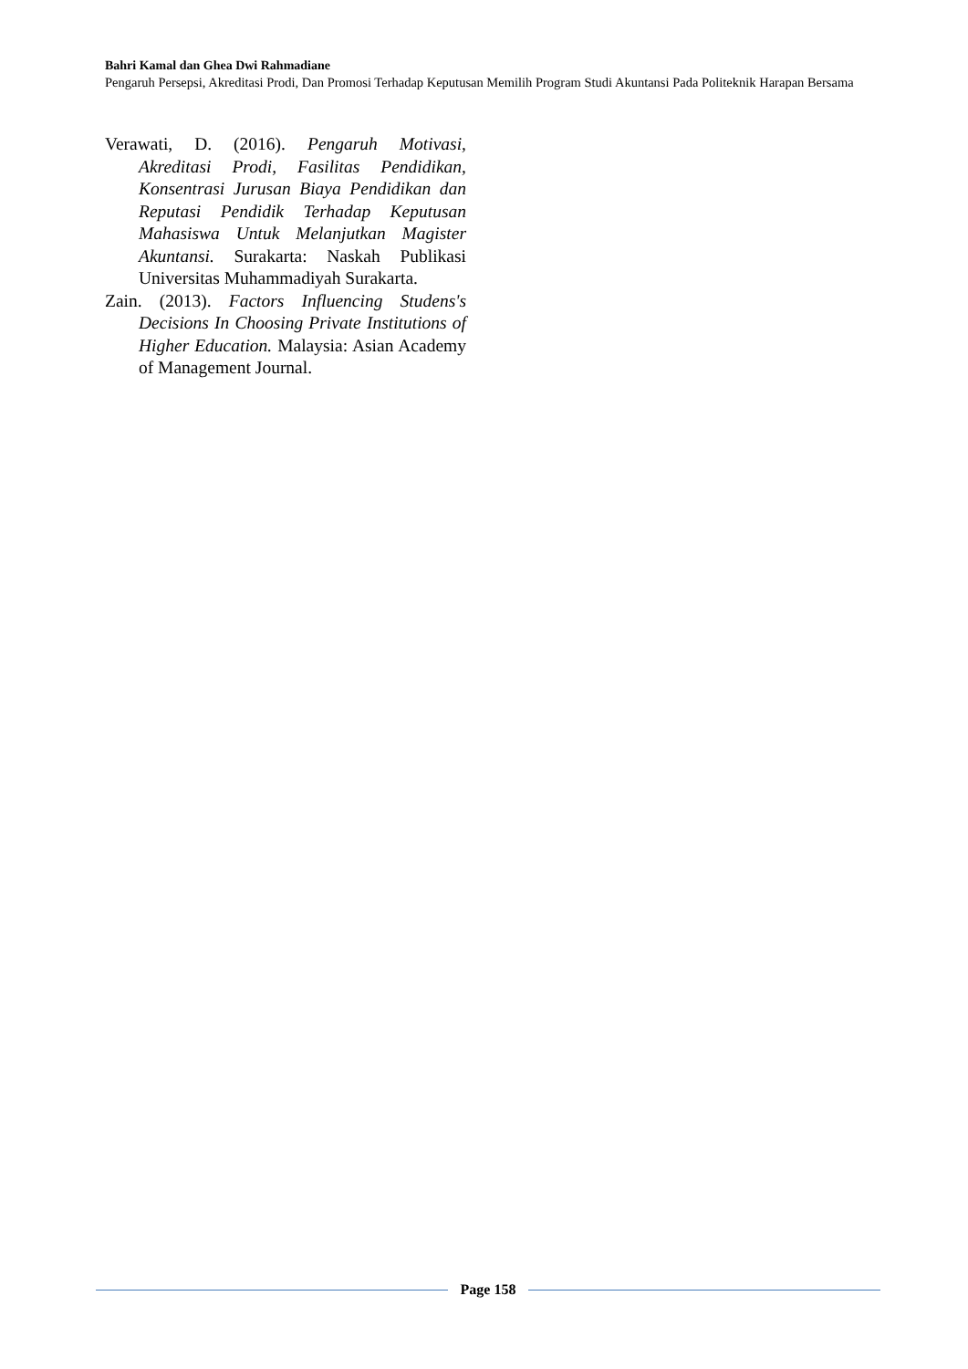Bahri Kamal dan Ghea Dwi Rahmadiane
Pengaruh Persepsi, Akreditasi Prodi, Dan Promosi Terhadap Keputusan Memilih Program Studi Akuntansi Pada Politeknik Harapan Bersama
Verawati, D. (2016). Pengaruh Motivasi, Akreditasi Prodi, Fasilitas Pendidikan, Konsentrasi Jurusan Biaya Pendidikan dan Reputasi Pendidik Terhadap Keputusan Mahasiswa Untuk Melanjutkan Magister Akuntansi. Surakarta: Naskah Publikasi Universitas Muhammadiyah Surakarta.
Zain. (2013). Factors Influencing Studens's Decisions In Choosing Private Institutions of Higher Education. Malaysia: Asian Academy of Management Journal.
Page 158